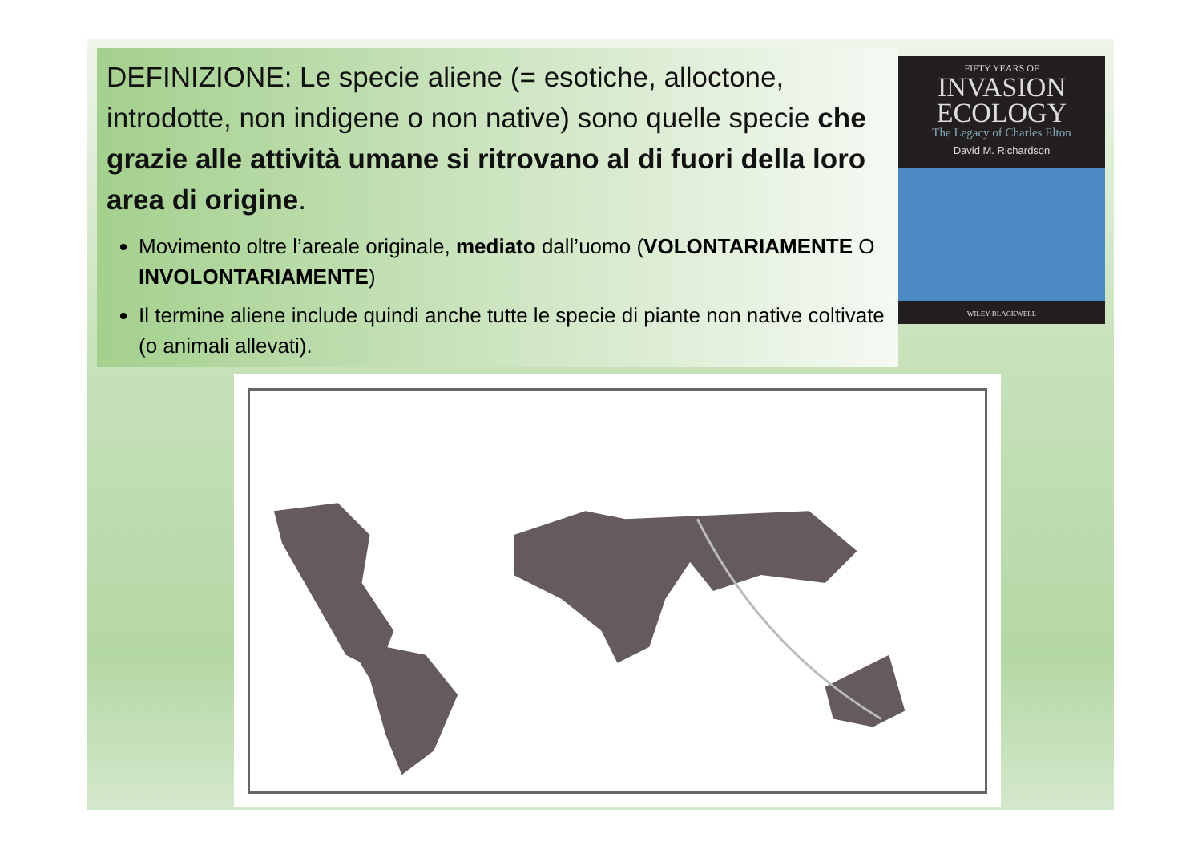DEFINIZIONE: Le specie aliene (= esotiche, alloctone, introdotte, non indigene o non native) sono quelle specie che grazie alle attività umane si ritrovano al di fuori della loro area di origine.
Movimento oltre l’areale originale, mediato dall’uomo (VOLONTARIAMENTE O INVOLONTARIAMENTE)
Il termine aliene include quindi anche tutte le specie di piante non native coltivate (o animali allevati).
FIFTY YEARS OF
INVASION
ECOLOGY
The Legacy of Charles Elton
David M. Richardson
WILEY-BLACKWELL